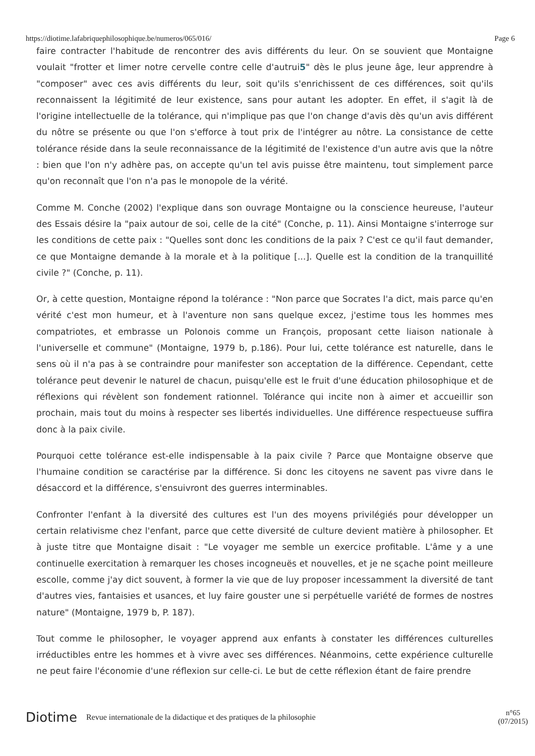https://diotime.lafabriquephilosophique.be/numeros/065/016/ Page 6
faire contracter l'habitude de rencontrer des avis différents du leur. On se souvient que Montaigne voulait "frotter et limer notre cervelle contre celle d'autrui5" dès le plus jeune âge, leur apprendre à "composer" avec ces avis différents du leur, soit qu'ils s'enrichissent de ces différences, soit qu'ils reconnaissent la légitimité de leur existence, sans pour autant les adopter. En effet, il s'agit là de l'origine intellectuelle de la tolérance, qui n'implique pas que l'on change d'avis dès qu'un avis différent du nôtre se présente ou que l'on s'efforce à tout prix de l'intégrer au nôtre. La consistance de cette tolérance réside dans la seule reconnaissance de la légitimité de l'existence d'un autre avis que la nôtre : bien que l'on n'y adhère pas, on accepte qu'un tel avis puisse être maintenu, tout simplement parce qu'on reconnaît que l'on n'a pas le monopole de la vérité.
Comme M. Conche (2002) l'explique dans son ouvrage Montaigne ou la conscience heureuse, l'auteur des Essais désire la "paix autour de soi, celle de la cité" (Conche, p. 11). Ainsi Montaigne s'interroge sur les conditions de cette paix : "Quelles sont donc les conditions de la paix ? C'est ce qu'il faut demander, ce que Montaigne demande à la morale et à la politique [...]. Quelle est la condition de la tranquillité civile ?" (Conche, p. 11).
Or, à cette question, Montaigne répond la tolérance : "Non parce que Socrates l'a dict, mais parce qu'en vérité c'est mon humeur, et à l'aventure non sans quelque excez, j'estime tous les hommes mes compatriotes, et embrasse un Polonois comme un François, proposant cette liaison nationale à l'universelle et commune" (Montaigne, 1979 b, p.186). Pour lui, cette tolérance est naturelle, dans le sens où il n'a pas à se contraindre pour manifester son acceptation de la différence. Cependant, cette tolérance peut devenir le naturel de chacun, puisqu'elle est le fruit d'une éducation philosophique et de réflexions qui révèlent son fondement rationnel. Tolérance qui incite non à aimer et accueillir son prochain, mais tout du moins à respecter ses libertés individuelles. Une différence respectueuse suffira donc à la paix civile.
Pourquoi cette tolérance est-elle indispensable à la paix civile ? Parce que Montaigne observe que l'humaine condition se caractérise par la différence. Si donc les citoyens ne savent pas vivre dans le désaccord et la différence, s'ensuivront des guerres interminables.
Confronter l'enfant à la diversité des cultures est l'un des moyens privilégiés pour développer un certain relativisme chez l'enfant, parce que cette diversité de culture devient matière à philosopher. Et à juste titre que Montaigne disait : "Le voyager me semble un exercice profitable. L'âme y a une continuelle exercitation à remarquer les choses incogneuës et nouvelles, et je ne sçache point meilleure escolle, comme j'ay dict souvent, à former la vie que de luy proposer incessamment la diversité de tant d'autres vies, fantaisies et usances, et luy faire gouster une si perpétuelle variété de formes de nostres nature" (Montaigne, 1979 b, P. 187).
Tout comme le philosopher, le voyager apprend aux enfants à constater les différences culturelles irréductibles entre les hommes et à vivre avec ses différences. Néanmoins, cette expérience culturelle ne peut faire l'économie d'une réflexion sur celle-ci. Le but de cette réflexion étant de faire prendre
Diotime Revue internationale de la didactique et des pratiques de la philosophie n°65
(07/2015)